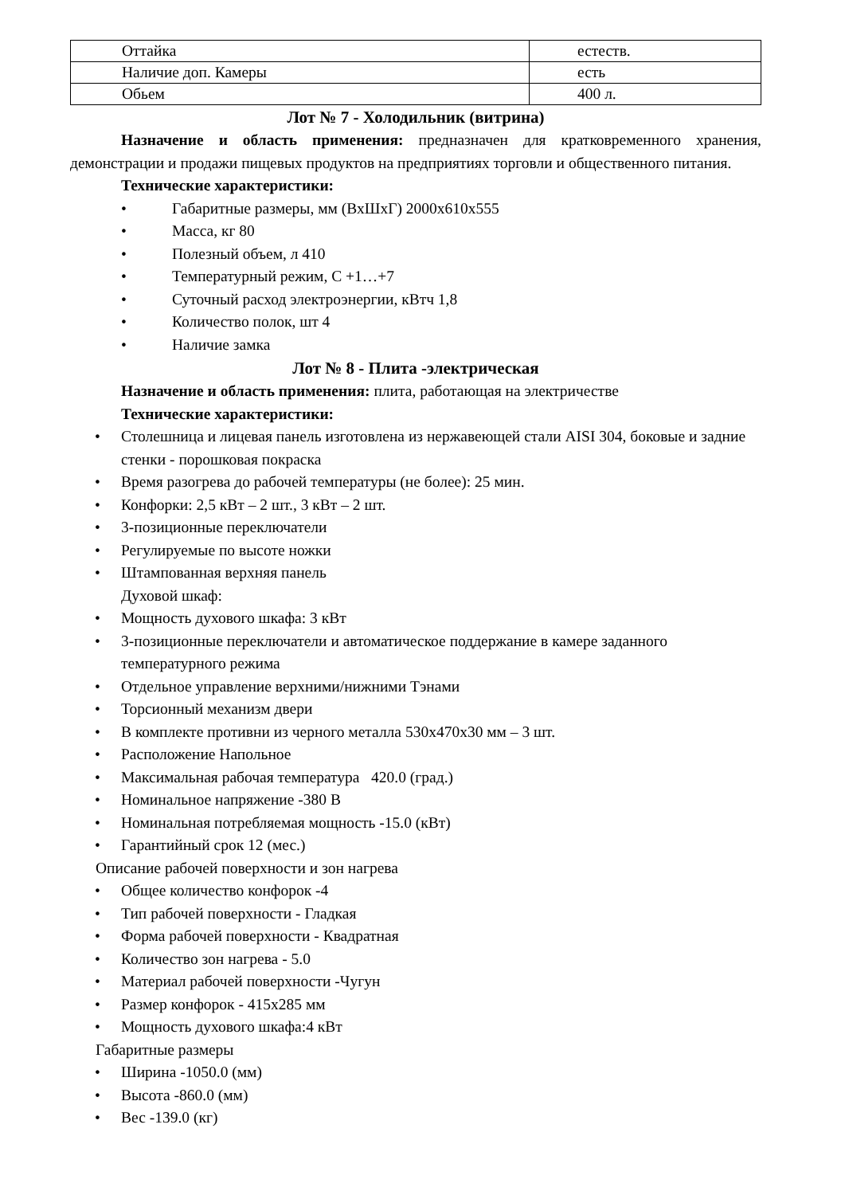| Оттайка | естеств. |
| Наличие доп. Камеры | есть |
| Обьем | 400 л. |
Лот № 7 - Холодильник (витрина)
Назначение и область применения: предназначен для кратковременного хранения, демонстрации и продажи пищевых продуктов на предприятиях торговли и общественного питания.
Технические характеристики:
• Габаритные размеры, мм (ВхШхГ) 2000x610x555
• Масса, кг 80
• Полезный объем, л 410
• Температурный режим, С +1…+7
• Суточный расход электроэнергии, кВтч 1,8
• Количество полок, шт 4
• Наличие замка
Лот № 8 - Плита -электрическая
Назначение и область применения: плита, работающая на электричестве
Технические характеристики:
• Столешница и лицевая панель изготовлена из нержавеющей стали AISI 304, боковые и задние стенки - порошковая покраска
• Время разогрева до рабочей температуры (не более): 25 мин.
• Конфорки: 2,5 кВт – 2 шт., 3 кВт – 2 шт.
• 3-позиционные переключатели
• Регулируемые по высоте ножки
• Штампованная верхняя панель
Духовой шкаф:
• Мощность духового шкафа: 3 кВт
• 3-позиционные переключатели и автоматическое поддержание в камере заданного температурного режима
• Отдельное управление верхними/нижними Тэнами
• Торсионный механизм двери
• В комплекте противни из черного металла 530x470x30 мм – 3 шт.
• Расположение Напольное
• Максимальная рабочая температура 420.0 (град.)
• Номинальное напряжение -380 В
• Номинальная потребляемая мощность -15.0 (кВт)
• Гарантийный срок 12 (мес.)
Описание рабочей поверхности и зон нагрева
• Общее количество конфорок -4
• Тип рабочей поверхности - Гладкая
• Форма рабочей поверхности - Квадратная
• Количество зон нагрева - 5.0
• Материал рабочей поверхности -Чугун
• Размер конфорок - 415x285 мм
• Мощность духового шкафа:4 кВт
Габаритные размеры
• Ширина -1050.0 (мм)
• Высота -860.0 (мм)
• Вес -139.0 (кг)